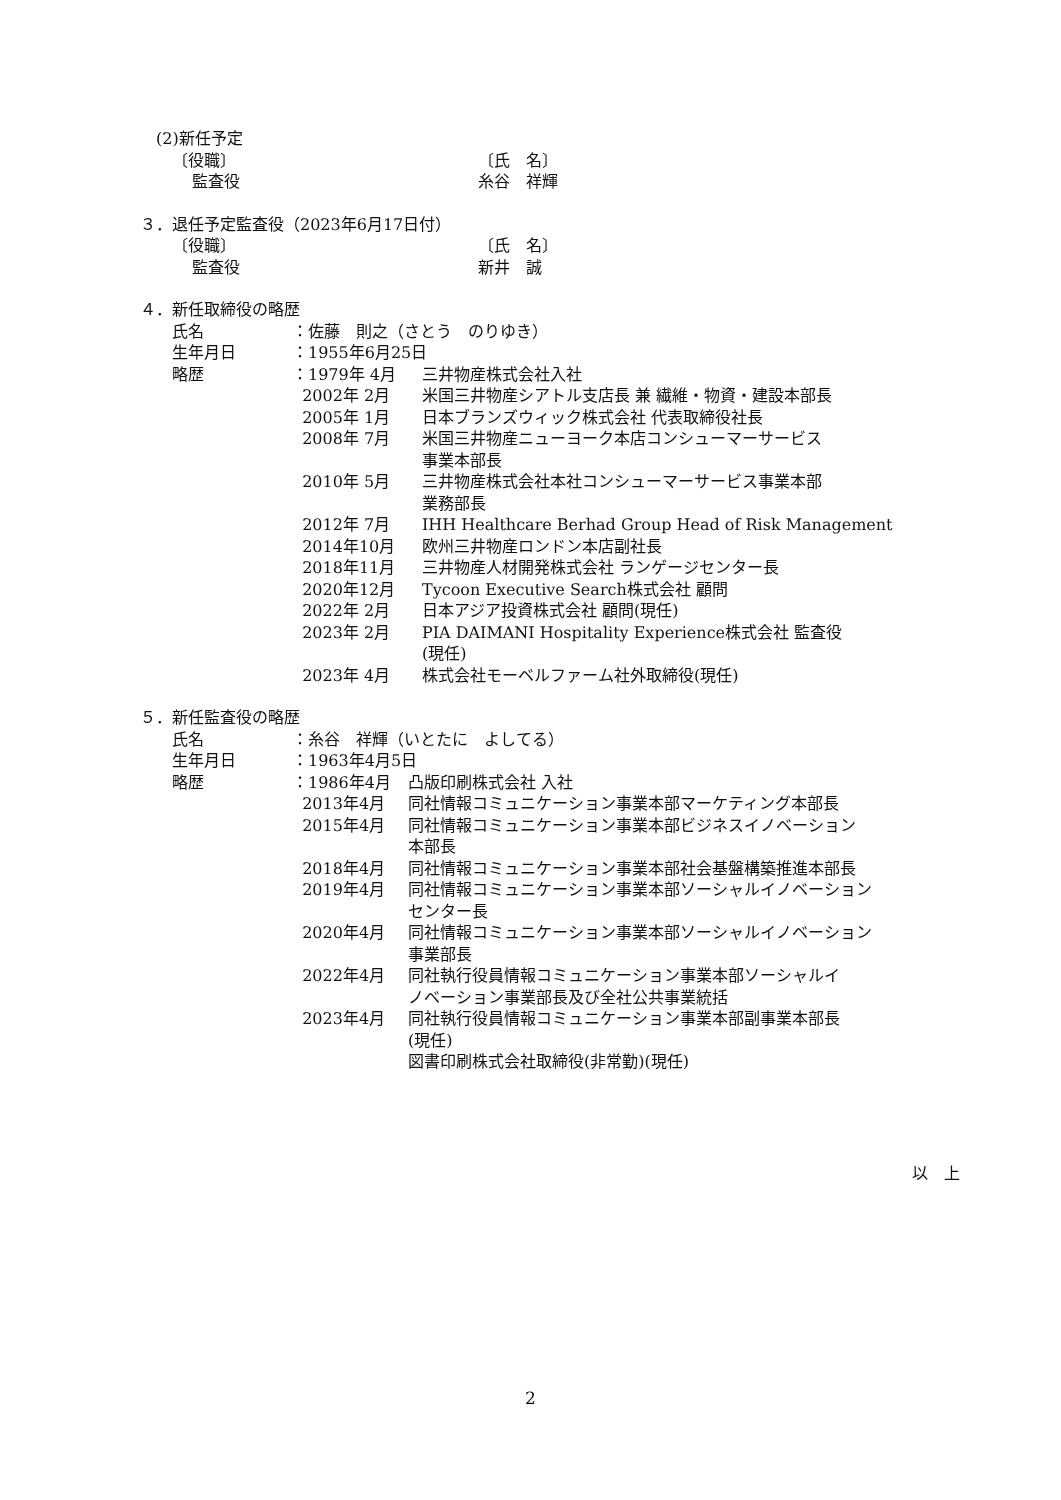(2)新任予定
〔役職〕 〔氏　名〕
監査役 糸谷　祥輝
３．退任予定監査役（2023年6月17日付）
〔役職〕 〔氏　名〕
監査役 新井　誠
４．新任取締役の略歴
氏名 ：佐藤　則之（さとう　のりゆき）
生年月日 ：1955年6月25日
略歴 ：1979年 4月 三井物産株式会社入社
2002年 2月 米国三井物産シアトル支店長 兼 繊維・物資・建設本部長
2005年 1月 日本ブランズウィック株式会社 代表取締役社長
2008年 7月 米国三井物産ニューヨーク本店コンシューマーサービス
事業本部長
2010年 5月 三井物産株式会社本社コンシューマーサービス事業本部
業務部長
2012年 7月 IHH Healthcare Berhad Group Head of Risk Management
2014年10月 欧州三井物産ロンドン本店副社長
2018年11月 三井物産人材開発株式会社 ランゲージセンター長
2020年12月 Tycoon Executive Search株式会社 顧問
2022年 2月 日本アジア投資株式会社 顧問(現任)
2023年 2月 PIA DAIMANI Hospitality Experience株式会社 監査役
(現任)
2023年 4月 株式会社モーベルファーム社外取締役(現任)
５．新任監査役の略歴
氏名 ：糸谷　祥輝（いとたに　よしてる）
生年月日 ：1963年4月5日
略歴 ：1986年4月 凸版印刷株式会社 入社
2013年4月 同社情報コミュニケーション事業本部マーケティング本部長
2015年4月 同社情報コミュニケーション事業本部ビジネスイノベーション
本部長
2018年4月 同社情報コミュニケーション事業本部社会基盤構築推進本部長
2019年4月 同社情報コミュニケーション事業本部ソーシャルイノベーション
センター長
2020年4月 同社情報コミュニケーション事業本部ソーシャルイノベーション
事業部長
2022年4月 同社執行役員情報コミュニケーション事業本部ソーシャルイ
ノベーション事業部長及び全社公共事業統括
2023年4月 同社執行役員情報コミュニケーション事業本部副事業本部長
(現任)
図書印刷株式会社取締役(非常勤)(現任)
以　上
2